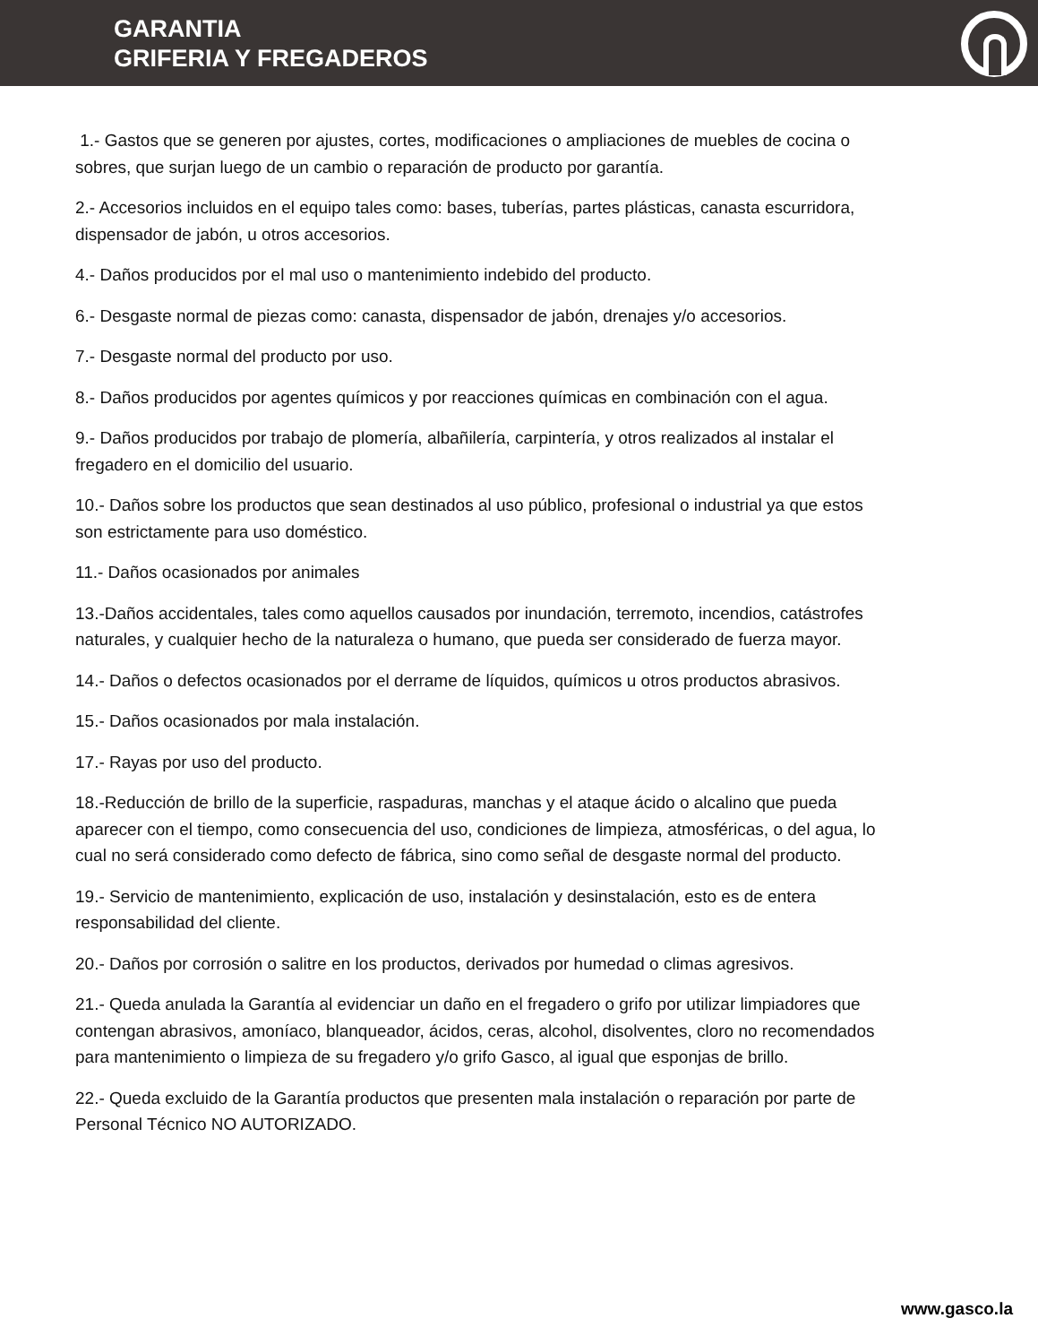GARANTIA
GRIFERIA Y FREGADEROS
1.- Gastos que se generen por ajustes, cortes, modificaciones o ampliaciones de muebles de cocina o sobres, que surjan luego de un cambio o reparación de producto por garantía.
2.- Accesorios incluidos en el equipo tales como: bases, tuberías, partes plásticas, canasta escurridora, dispensador de jabón, u otros accesorios.
4.- Daños producidos por el mal uso o mantenimiento indebido del producto.
6.- Desgaste normal de piezas como: canasta, dispensador de jabón, drenajes y/o accesorios.
7.- Desgaste normal del producto por uso.
8.- Daños producidos por agentes químicos y por reacciones químicas en combinación con el agua.
9.- Daños producidos por trabajo de plomería, albañilería, carpintería, y otros realizados al instalar el fregadero en el domicilio del usuario.
10.- Daños sobre los productos que sean destinados al uso público, profesional o industrial ya que estos son estrictamente para uso doméstico.
11.- Daños ocasionados por animales
13.-Daños accidentales, tales como aquellos causados por inundación, terremoto, incendios, catástrofes naturales, y cualquier hecho de la naturaleza o humano, que pueda ser considerado de fuerza mayor.
14.- Daños o defectos ocasionados por el derrame de líquidos, químicos u otros productos abrasivos.
15.- Daños ocasionados por mala instalación.
17.- Rayas por uso del producto.
18.-Reducción de brillo de la superficie, raspaduras, manchas y el ataque ácido o alcalino que pueda aparecer con el tiempo, como consecuencia del uso, condiciones de limpieza, atmosféricas, o del agua, lo cual no será considerado como defecto de fábrica, sino como señal de desgaste normal del producto.
19.- Servicio de mantenimiento, explicación de uso, instalación y desinstalación, esto es de entera responsabilidad del cliente.
20.- Daños por corrosión o salitre en los productos, derivados por humedad o climas agresivos.
21.- Queda anulada la Garantía al evidenciar un daño en el fregadero o grifo por utilizar limpiadores que contengan abrasivos, amoníaco, blanqueador, ácidos, ceras, alcohol, disolventes, cloro no recomendados para mantenimiento o limpieza de su fregadero y/o grifo Gasco, al igual que esponjas de brillo.
22.- Queda excluido de la Garantía productos que presenten mala instalación o reparación por parte de Personal Técnico NO AUTORIZADO.
www.gasco.la